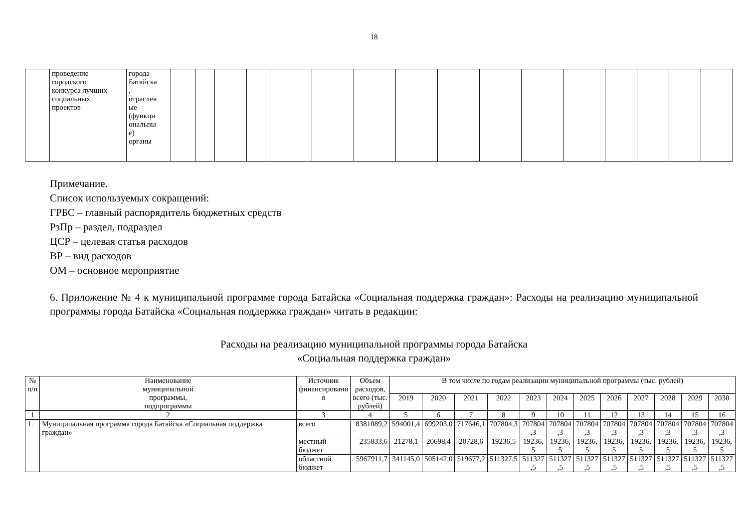18
| | проведение городского конкурса лучших социальных проектов | города Батайска , отраслев ые (функци ональны е) органы | | | | | | | | | | | | | | | | |
Примечание.
Список используемых сокращений:
ГРБС – главный распорядитель бюджетных средств
РзПр – раздел, подраздел
ЦСР – целевая статья расходов
ВР – вид расходов
ОМ – основное мероприятие
6. Приложение № 4 к муниципальной программе города Батайска «Социальная поддержка граждан»: Расходы на реализацию муниципальной программы города Батайска «Социальная поддержка граждан» читать в редакции:
Расходы на реализацию муниципальной программы города Батайска
«Социальная поддержка граждан»
| № п/п | Наименование муниципальной программы, подпрограммы | Источник финансировани я | Объем расходов, всего (тыс. рублей) | В том числе по годам реализации муниципальной программы (тыс. рублей) | | | | | | | | | | | |
| --- | --- | --- | --- | --- | --- | --- | --- | --- | --- | --- | --- | --- | --- | --- | --- |
| | | | | 2019 | 2020 | 2021 | 2022 | 2023 | 2024 | 2025 | 2026 | 2027 | 2028 | 2029 | 2030 |
| 1 | 2 | 3 | 4 | 5 | 6 | 7 | 8 | 9 | 10 | 11 | 12 | 13 | 14 | 15 | 16 |
| 1. | Муниципальная программа города Батайска «Социальная поддержка граждан» | всего | 8381089,2 | 594001,4 | 699203,0 | 717646,1 | 707804,3 | 707804 ,3 | 707804 ,3 | 707804 ,3 | 707804 ,3 | 707804 ,3 | 707804 ,3 | 707804 ,3 | 707804 ,3 |
| | | местный бюджет | 235833,6 | 21278,1 | 20698,4 | 20728,6 | 19236,5 | 19236, 5 | 19236, 5 | 19236, 5 | 19236, 5 | 19236, 5 | 19236, 5 | 19236, 5 | 19236, 5 |
| | | областной бюджет | 5967911,7 | 341145,0 | 505142,0 | 519677,2 | 511327,5 | 511327 ,5 | 511327 ,5 | 511327 ,5 | 511327 ,5 | 511327 ,5 | 511327 ,5 | 511327 ,5 | 511327 ,5 |